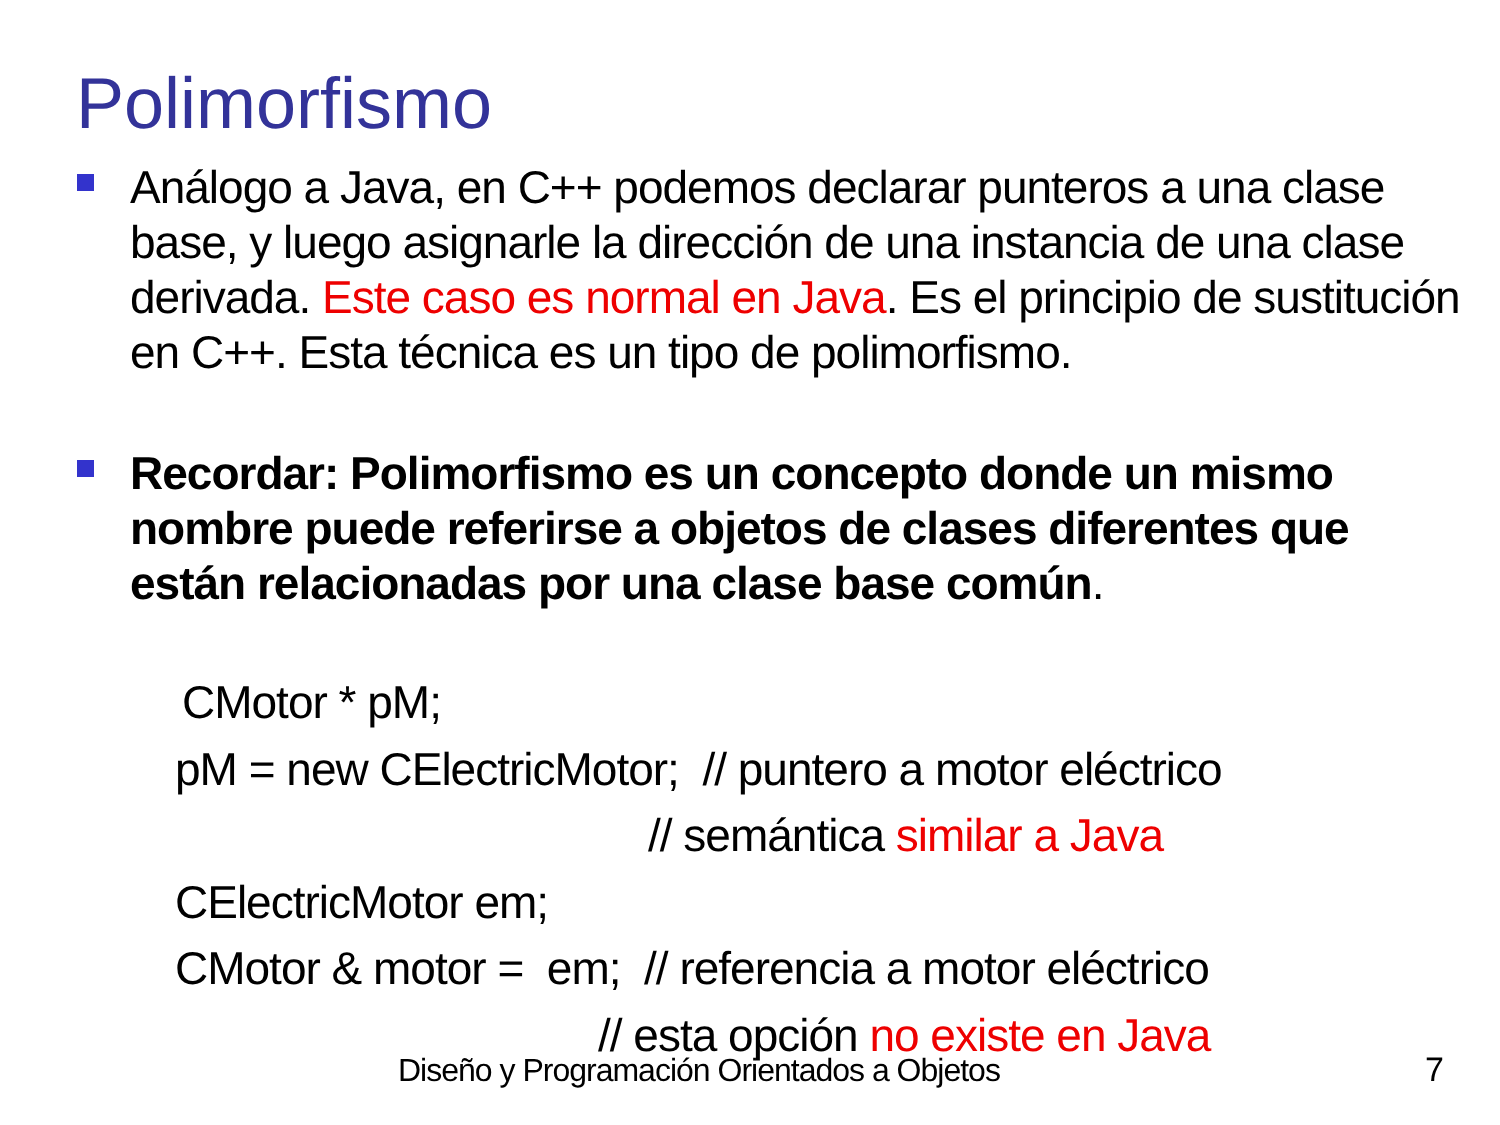Polimorfismo
Análogo a Java, en C++ podemos declarar punteros a una clase base, y luego asignarle la dirección de una instancia de una clase derivada. Este caso es normal en Java. Es el principio de sustitución en C++. Esta técnica es un tipo de polimorfismo.
Recordar: Polimorfismo es un concepto donde un mismo nombre puede referirse a objetos de clases diferentes que están relacionadas por una clase base común.
CMotor * pM;
pM = new CElectricMotor; // puntero a motor eléctrico
// semántica similar a Java
CElectricMotor em;
CMotor & motor = em; // referencia a motor eléctrico
// esta opción no existe en Java
Diseño y Programación Orientados a Objetos
7